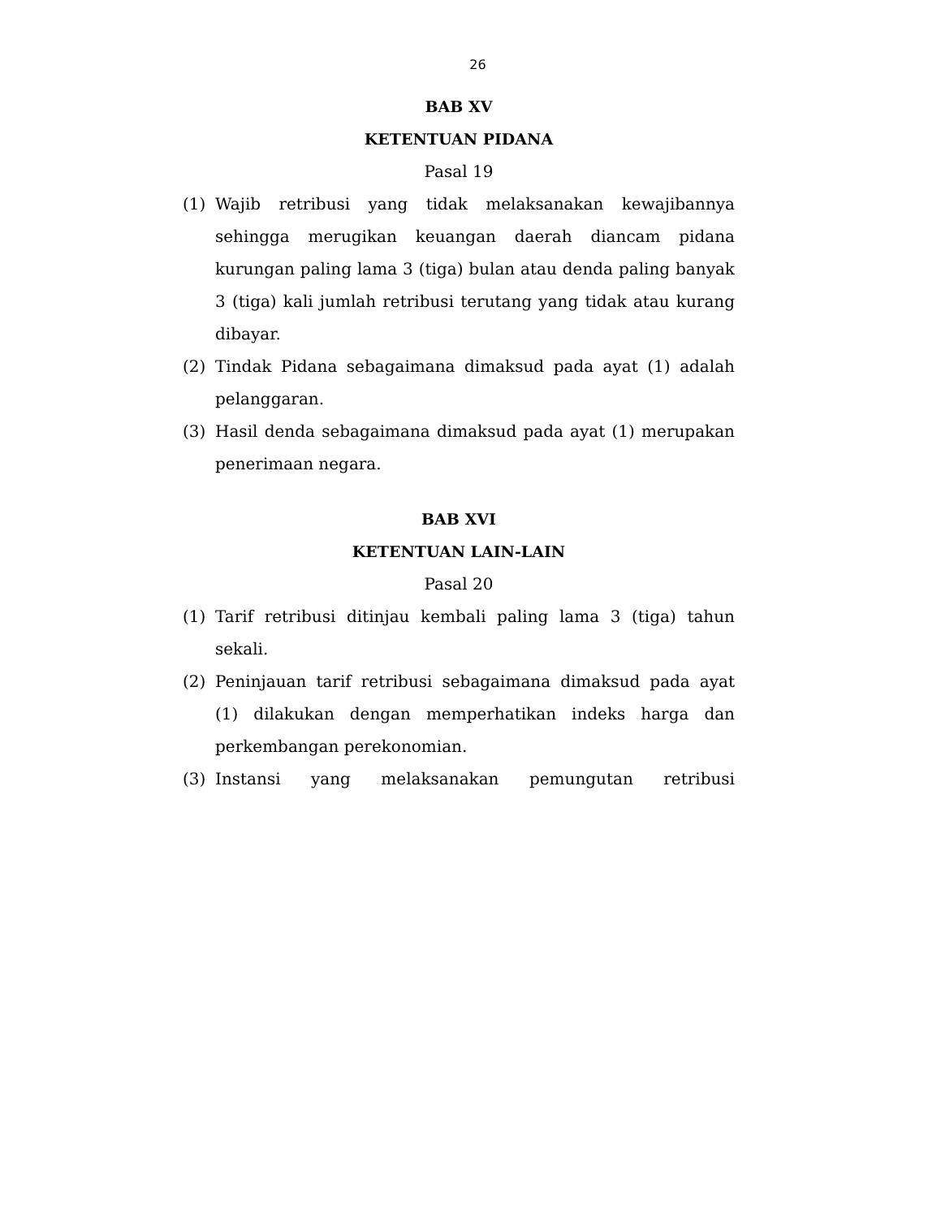26
BAB XV
KETENTUAN PIDANA
Pasal 19
(1) Wajib retribusi yang tidak melaksanakan kewajibannya sehingga merugikan keuangan daerah diancam pidana kurungan paling lama 3 (tiga) bulan atau denda paling banyak 3 (tiga) kali jumlah retribusi terutang yang tidak atau kurang dibayar.
(2) Tindak Pidana sebagaimana dimaksud pada ayat (1) adalah pelanggaran.
(3) Hasil denda sebagaimana dimaksud pada ayat (1) merupakan penerimaan negara.
BAB XVI
KETENTUAN LAIN-LAIN
Pasal 20
(1) Tarif retribusi ditinjau kembali paling lama 3 (tiga) tahun sekali.
(2) Peninjauan tarif retribusi sebagaimana dimaksud pada ayat (1) dilakukan dengan memperhatikan indeks harga dan perkembangan perekonomian.
(3) Instansi yang melaksanakan pemungutan retribusi